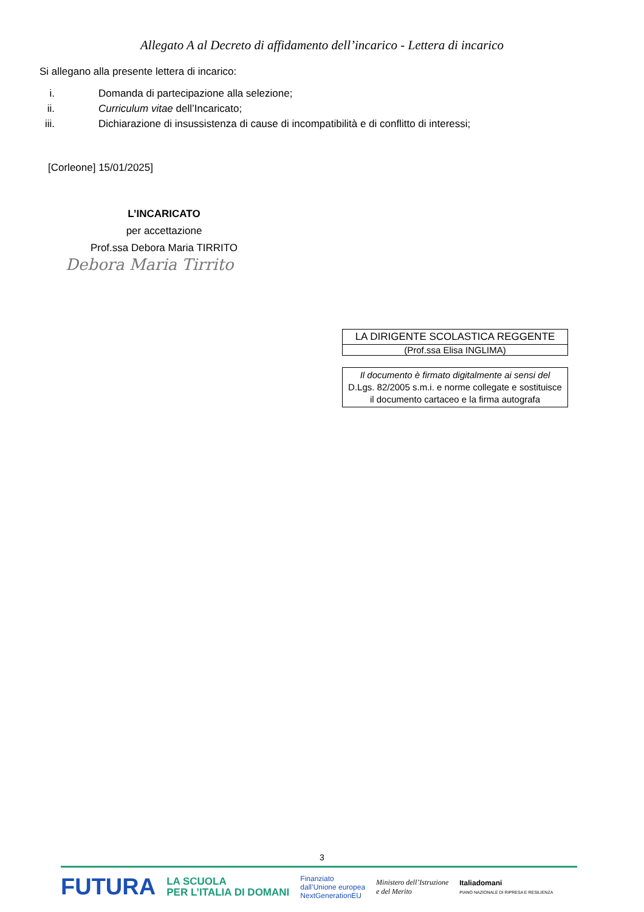Allegato A al Decreto di affidamento dell’incarico - Lettera di incarico
Si allegano alla presente lettera di incarico:
i. Domanda di partecipazione alla selezione;
ii. Curriculum vitae dell’Incaricato;
iii. Dichiarazione di insussistenza di cause di incompatibilità e di conflitto di interessi;
[Corleone] 15/01/2025]
L’INCARICATO
per accettazione
Prof.ssa Debora Maria TIRRITO
Debora Maria Tirrito
LA DIRIGENTE SCOLASTICA REGGENTE
(Prof.ssa Elisa INGLIMA)
Il documento è firmato digitalmente ai sensi del
D.Lgs. 82/2005 s.m.i. e norme collegate e sostituisce
il documento cartaceo e la firma autografa
3
FUTURA LA SCUOLA
PER L’ITALIA DI DOMANI Finanziato
dall’Unione europea
NextGenerationEU Ministero dell’Istruzione
e del Merito Italiadomani
PIANO NAZIONALE DI RIPRESA E RESILIENZA